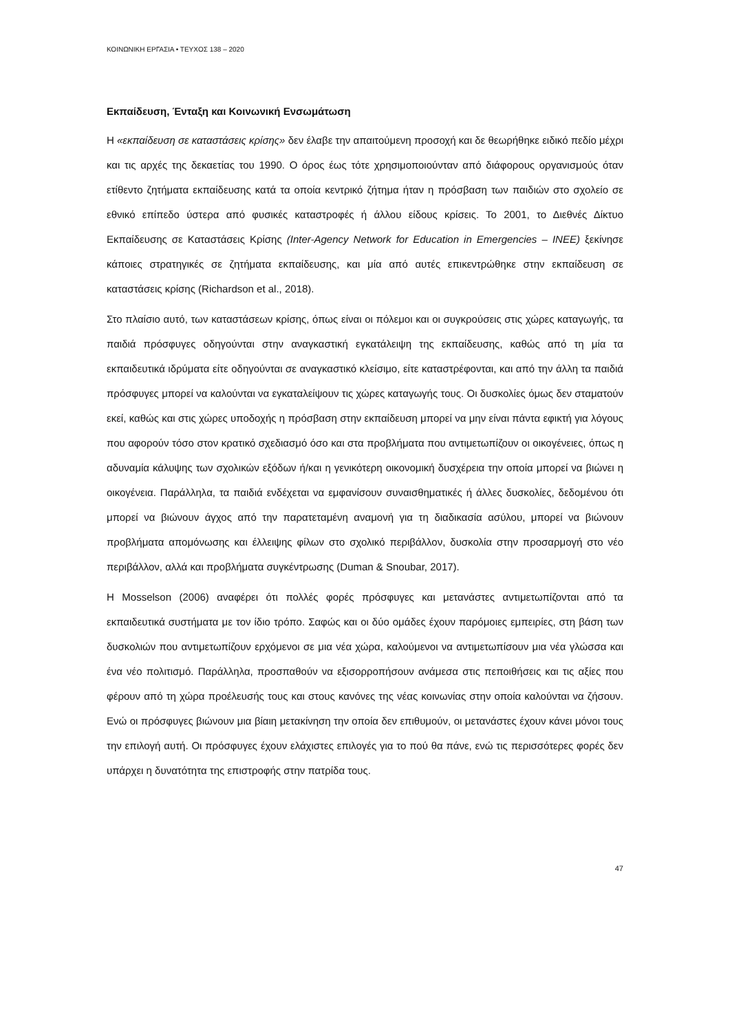ΚΟΙΝΩΝΙΚΗ ΕΡΓΑΣΙΑ • ΤΕΥΧΟΣ 138 – 2020
Εκπαίδευση, Ένταξη και Κοινωνική Ενσωμάτωση
Η «εκπαίδευση σε καταστάσεις κρίσης» δεν έλαβε την απαιτούμενη προσοχή και δε θεωρήθηκε ειδικό πεδίο μέχρι και τις αρχές της δεκαετίας του 1990. Ο όρος έως τότε χρησιμοποιούνταν από διάφορους οργανισμούς όταν ετίθεντο ζητήματα εκπαίδευσης κατά τα οποία κεντρικό ζήτημα ήταν η πρόσβαση των παιδιών στο σχολείο σε εθνικό επίπεδο ύστερα από φυσικές καταστροφές ή άλλου είδους κρίσεις. Το 2001, το Διεθνές Δίκτυο Εκπαίδευσης σε Καταστάσεις Κρίσης (Inter-Agency Network for Education in Emergencies – INEE) ξεκίνησε κάποιες στρατηγικές σε ζητήματα εκπαίδευσης, και μία από αυτές επικεντρώθηκε στην εκπαίδευση σε καταστάσεις κρίσης (Richardson et al., 2018).
Στο πλαίσιο αυτό, των καταστάσεων κρίσης, όπως είναι οι πόλεμοι και οι συγκρούσεις στις χώρες καταγωγής, τα παιδιά πρόσφυγες οδηγούνται στην αναγκαστική εγκατάλειψη της εκπαίδευσης, καθώς από τη μία τα εκπαιδευτικά ιδρύματα είτε οδηγούνται σε αναγκαστικό κλείσιμο, είτε καταστρέφονται, και από την άλλη τα παιδιά πρόσφυγες μπορεί να καλούνται να εγκαταλείψουν τις χώρες καταγωγής τους. Οι δυσκολίες όμως δεν σταματούν εκεί, καθώς και στις χώρες υποδοχής η πρόσβαση στην εκπαίδευση μπορεί να μην είναι πάντα εφικτή για λόγους που αφορούν τόσο στον κρατικό σχεδιασμό όσο και στα προβλήματα που αντιμετωπίζουν οι οικογένειες, όπως η αδυναμία κάλυψης των σχολικών εξόδων ή/και η γενικότερη οικονομική δυσχέρεια την οποία μπορεί να βιώνει η οικογένεια. Παράλληλα, τα παιδιά ενδέχεται να εμφανίσουν συναισθηματικές ή άλλες δυσκολίες, δεδομένου ότι μπορεί να βιώνουν άγχος από την παρατεταμένη αναμονή για τη διαδικασία ασύλου, μπορεί να βιώνουν προβλήματα απομόνωσης και έλλειψης φίλων στο σχολικό περιβάλλον, δυσκολία στην προσαρμογή στο νέο περιβάλλον, αλλά και προβλήματα συγκέντρωσης (Duman & Snoubar, 2017).
Η Mosselson (2006) αναφέρει ότι πολλές φορές πρόσφυγες και μετανάστες αντιμετωπίζονται από τα εκπαιδευτικά συστήματα με τον ίδιο τρόπο. Σαφώς και οι δύο ομάδες έχουν παρόμοιες εμπειρίες, στη βάση των δυσκολιών που αντιμετωπίζουν ερχόμενοι σε μια νέα χώρα, καλούμενοι να αντιμετωπίσουν μια νέα γλώσσα και ένα νέο πολιτισμό. Παράλληλα, προσπαθούν να εξισορροπήσουν ανάμεσα στις πεποιθήσεις και τις αξίες που φέρουν από τη χώρα προέλευσής τους και στους κανόνες της νέας κοινωνίας στην οποία καλούνται να ζήσουν. Ενώ οι πρόσφυγες βιώνουν μια βίαιη μετακίνηση την οποία δεν επιθυμούν, οι μετανάστες έχουν κάνει μόνοι τους την επιλογή αυτή. Οι πρόσφυγες έχουν ελάχιστες επιλογές για το πού θα πάνε, ενώ τις περισσότερες φορές δεν υπάρχει η δυνατότητα της επιστροφής στην πατρίδα τους.
47